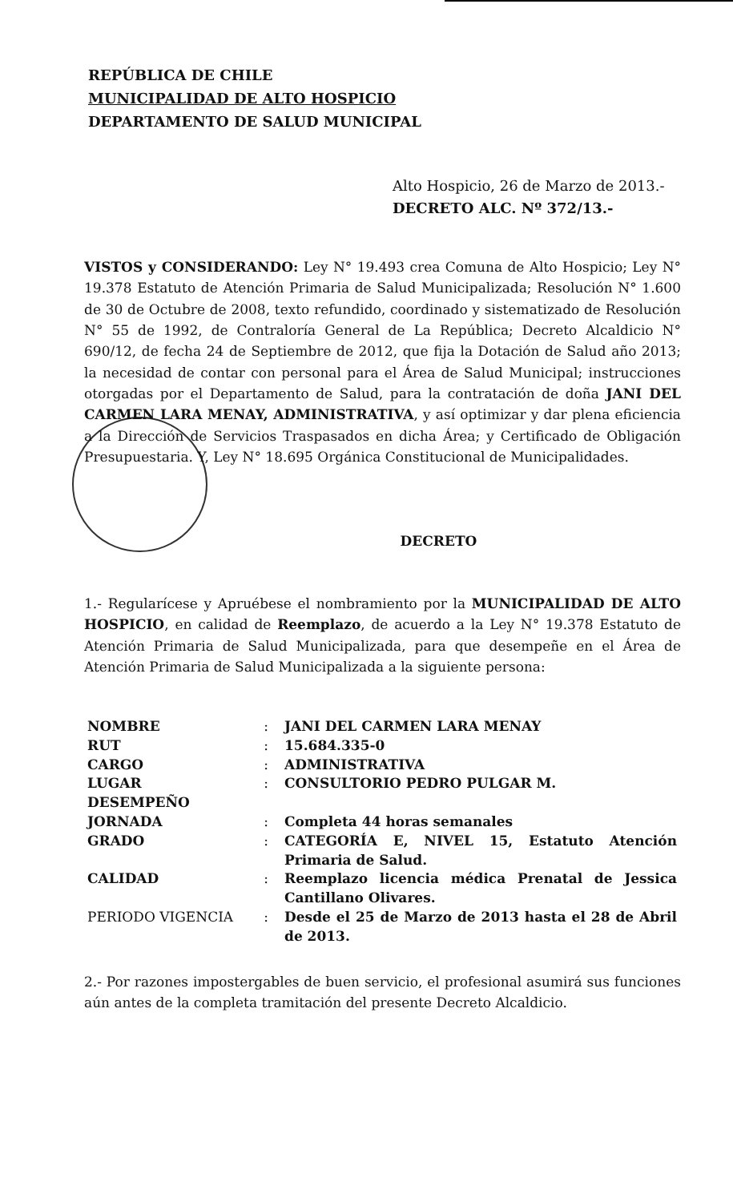REPÚBLICA DE CHILE
MUNICIPALIDAD DE ALTO HOSPICIO
DEPARTAMENTO DE SALUD MUNICIPAL
Alto Hospicio, 26 de Marzo de 2013.-
DECRETO ALC. Nº 372/13.-
VISTOS y CONSIDERANDO: Ley N° 19.493 crea Comuna de Alto Hospicio; Ley N° 19.378 Estatuto de Atención Primaria de Salud Municipalizada; Resolución N° 1.600 de 30 de Octubre de 2008, texto refundido, coordinado y sistematizado de Resolución N° 55 de 1992, de Contraloría General de La República; Decreto Alcaldicio N° 690/12, de fecha 24 de Septiembre de 2012, que fija la Dotación de Salud año 2013; la necesidad de contar con personal para el Área de Salud Municipal; instrucciones otorgadas por el Departamento de Salud, para la contratación de doña JANI DEL CARMEN LARA MENAY, ADMINISTRATIVA, y así optimizar y dar plena eficiencia a la Dirección de Servicios Traspasados en dicha Área; y Certificado de Obligación Presupuestaria. Y, Ley N° 18.695 Orgánica Constitucional de Municipalidades.
DECRETO
1.- Regularícese y Apruébese el nombramiento por la MUNICIPALIDAD DE ALTO HOSPICIO, en calidad de Reemplazo, de acuerdo a la Ley N° 19.378 Estatuto de Atención Primaria de Salud Municipalizada, para que desempeñe en el Área de Atención Primaria de Salud Municipalizada a la siguiente persona:
| NOMBRE | : | JANI DEL CARMEN LARA MENAY |
| RUT | : | 15.684.335-0 |
| CARGO | : | ADMINISTRATIVA |
| LUGAR DESEMPEÑO | : | CONSULTORIO PEDRO PULGAR M. |
| JORNADA | : | Completa 44 horas semanales |
| GRADO | : | CATEGORÍA E, NIVEL 15, Estatuto Atención Primaria de Salud. |
| CALIDAD | : | Reemplazo licencia médica Prenatal de Jessica Cantillano Olivares. |
| PERIODO VIGENCIA | : | Desde el 25 de Marzo de 2013 hasta el 28 de Abril de 2013. |
2.- Por razones impostergables de buen servicio, el profesional asumirá sus funciones aún antes de la completa tramitación del presente Decreto Alcaldicio.